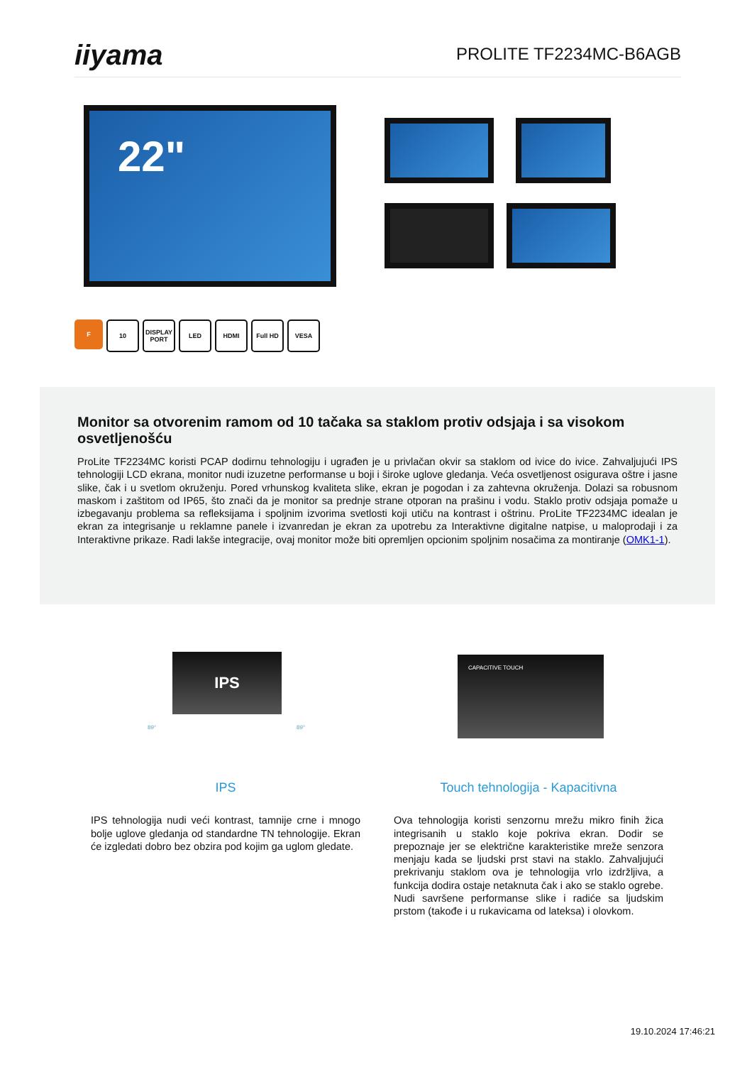iiyama
PROLITE TF2234MC-B6AGB
22"
F 10 DISPLAY PORT
LED HDMI Full HD VESA
Monitor sa otvorenim ramom od 10 tačaka sa staklom protiv odsjaja i sa visokom osvetljenošću
ProLite TF2234MC koristi PCAP dodirnu tehnologiju i ugrađen je u privlačan okvir sa staklom od ivice do ivice. Zahvaljujući IPS tehnologiji LCD ekrana, monitor nudi izuzetne performanse u boji i široke uglove gledanja. Veća osvetljenost osigurava oštre i jasne slike, čak i u svetlom okruženju. Pored vrhunskog kvaliteta slike, ekran je pogodan i za zahtevna okruženja. Dolazi sa robusnom maskom i zaštitom od IP65, što znači da je monitor sa prednje strane otporan na prašinu i vodu. Staklo protiv odsjaja pomaže u izbegavanju problema sa refleksijama i spoljnim izvorima svetlosti koji utiču na kontrast i oštrinu. ProLite TF2234MC idealan je ekran za integrisanje u reklamne panele i izvanredan je ekran za upotrebu za Interaktivne digitalne natpise, u maloprodaji i za Interaktivne prikaze. Radi lakše integracije, ovaj monitor može biti opremljen opcionim spoljnim nosačima za montiranje (OMK1-1).
IPS
89° 89°
CAPACITIVE TOUCH
IPS
IPS tehnologija nudi veći kontrast, tamnije crne i mnogo bolje uglove gledanja od standardne TN tehnologije. Ekran će izgledati dobro bez obzira pod kojim ga uglom gledate.
Touch tehnologija - Kapacitivna
Ova tehnologija koristi senzornu mrežu mikro finih žica integrisanih u staklo koje pokriva ekran. Dodir se prepoznaje jer se električne karakteristike mreže senzora menjaju kada se ljudski prst stavi na staklo. Zahvaljujući prekrivanju staklom ova je tehnologija vrlo izdržljiva, a funkcija dodira ostaje netaknuta čak i ako se staklo ogrebe. Nudi savršene performanse slike i radiće sa ljudskim prstom (takođe i u rukavicama od lateksa) i olovkom.
19.10.2024 17:46:21